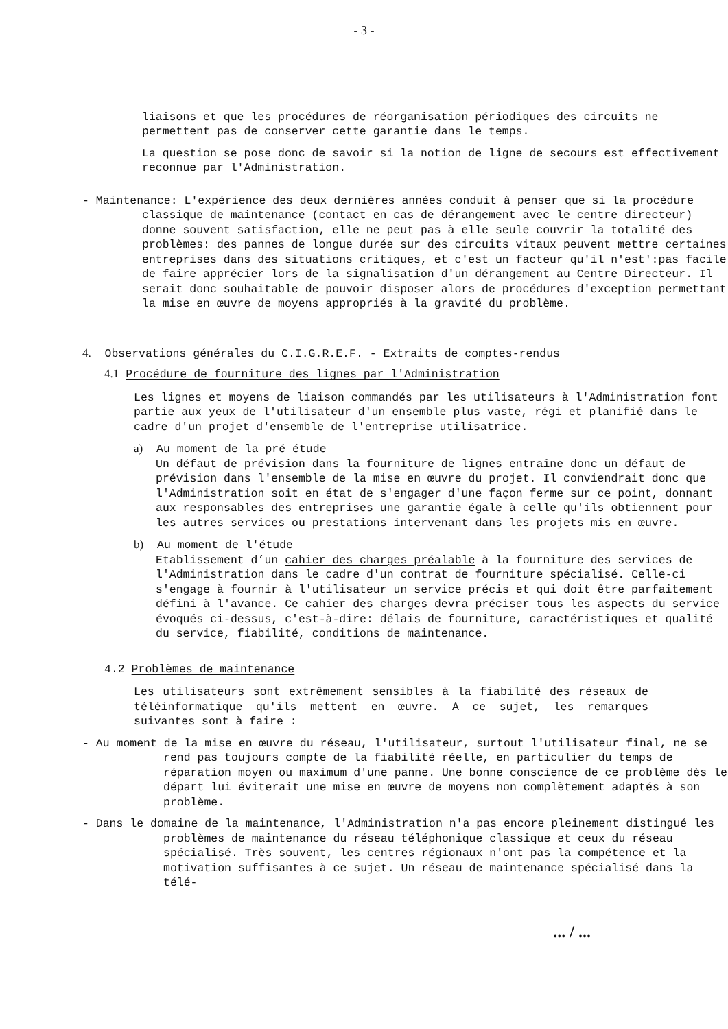- 3 -
liaisons et que les procédures de réorganisation périodiques des circuits ne permettent pas de conserver cette garantie dans le temps.
La question se pose donc de savoir si la notion de ligne de secours est effectivement reconnue par l'Administration.
- Maintenance: L'expérience des deux dernières années conduit à penser que si la procédure classique de maintenance (contact en cas de dérangement avec le centre directeur) donne souvent satisfaction, elle ne peut pas à elle seule couvrir la totalité des problèmes: des pannes de longue durée sur des circuits vitaux peuvent mettre certaines entreprises dans des situations critiques, et c'est un facteur qu'il n'est':pas facile de faire apprécier lors de la signalisation d'un dérangement au Centre Directeur. Il serait donc souhaitable de pouvoir disposer alors de procédures d'exception permettant la mise en œuvre de moyens appropriés à la gravité du problème.
4. Observations générales du C.I.G.R.E.F. - Extraits de comptes-rendus
4.1 Procédure de fourniture des lignes par l'Administration
Les lignes et moyens de liaison commandés par les utilisateurs à l'Administration font partie aux yeux de l'utilisateur d'un ensemble plus vaste, régi et planifié dans le cadre d'un projet d'ensemble de l'entreprise utilisatrice.
a) Au moment de la pré étude
Un défaut de prévision dans la fourniture de lignes entraîne donc un défaut de prévision dans l'ensemble de la mise en œuvre du projet. Il conviendrait donc que l'Administration soit en état de s'engager d'une façon ferme sur ce point, donnant aux responsables des entreprises une garantie égale à celle qu'ils obtiennent pour les autres services ou prestations intervenant dans les projets mis en œuvre.
b) Au moment de l'étude
Etablissement d’un cahier des charges préalable à la fourniture des services de l'Administration dans le cadre d'un contrat de fourniture spécialisé. Celle-ci s'engage à fournir à l'utilisateur un service précis et qui doit être parfaitement défini à l'avance. Ce cahier des charges devra préciser tous les aspects du service évoqués ci-dessus, c'est-à-dire: délais de fourniture, caractéristiques et qualité du service, fiabilité, conditions de maintenance.
4.2 Problèmes de maintenance
Les utilisateurs sont extrêmement sensibles à la fiabilité des réseaux de téléinformatique qu'ils mettent en œuvre. A ce sujet, les remarques suivantes sont à faire :
- Au moment de la mise en œuvre du réseau, l'utilisateur, surtout l'utilisateur final, ne se rend pas toujours compte de la fiabilité réelle, en particulier du temps de réparation moyen ou maximum d'une panne. Une bonne conscience de ce problème dès le départ lui éviterait une mise en œuvre de moyens non complètement adaptés à son problème.
- Dans le domaine de la maintenance, l'Administration n'a pas encore pleinement distingué les problèmes de maintenance du réseau téléphonique classique et ceux du réseau spécialisé. Très souvent, les centres régionaux n'ont pas la compétence et la motivation suffisantes à ce sujet. Un réseau de maintenance spécialisé dans la télé-
... / ...